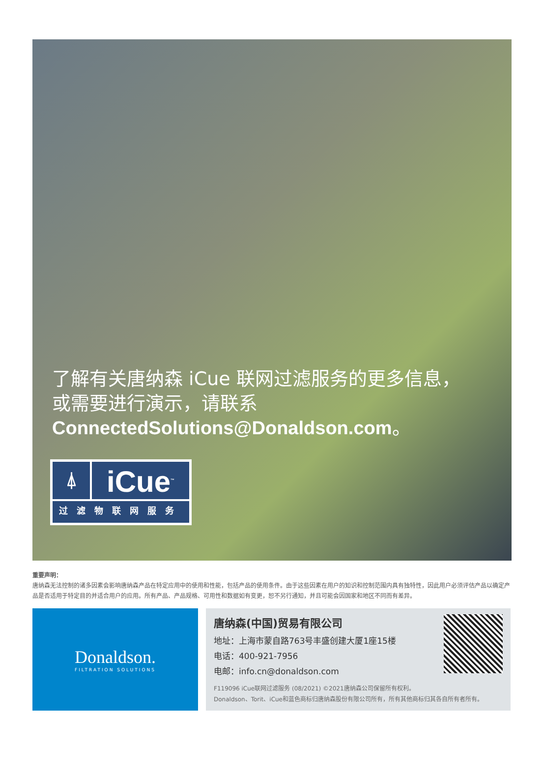了解有关唐纳森 iCue 联网过滤服务的更多信息，
或需要进行演示，请联系
ConnectedSolutions@Donaldson.com。
⍋
iCue<sup>™</sup>
过滤物联网服务
重要声明：
唐纳森无法控制的诸多因素会影响唐纳森产品在特定应用中的使用和性能，包括产品的使用条件。由于这些因素在用户的知识和控制范围内具有独特性，因此用户必须评估产品以确定产品是否适用于特定目的并适合用户的应用。所有产品、产品规格、可用性和数据如有变更，恕不另行通知，并且可能会因国家和地区不同而有差异。
Donaldson.
FILTRATION SOLUTIONS
唐纳森(中国)贸易有限公司
地址：上海市蒙自路763号丰盛创建大厦1座15楼
电话：400-921-7956
电邮：info.cn@donaldson.com
F119096 iCue联网过滤服务 (08/2021) ©2021唐纳森公司保留所有权利。
Donaldson、Torit、iCue和蓝色商标归唐纳森股份有限公司所有，所有其他商标归其各自所有者所有。